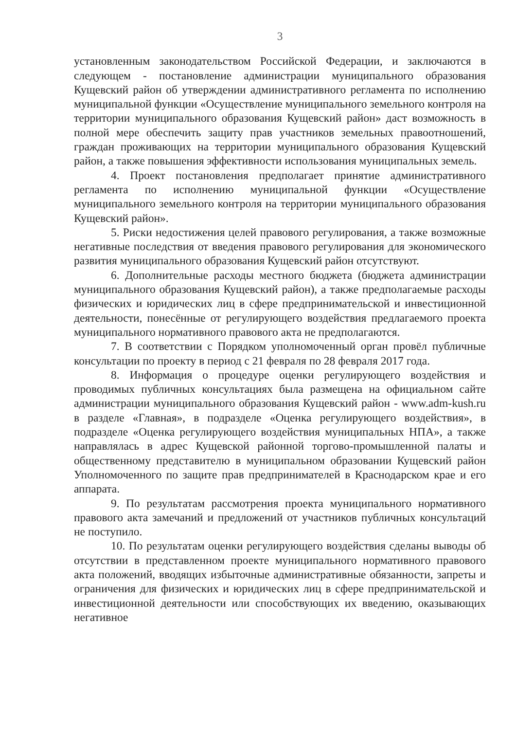3
установленным законодательством Российской Федерации, и заключаются в следующем - постановление администрации муниципального образования Кущевский район об утверждении административного регламента по исполнению муниципальной функции «Осуществление муниципального земельного контроля на территории муниципального образования Кущевский район» даст возможность в полной мере обеспечить защиту прав участников земельных правоотношений, граждан проживающих на территории муниципального образования Кущевский район, а также повышения эффективности использования муниципальных земель.
4. Проект постановления предполагает принятие административного регламента по исполнению муниципальной функции «Осуществление муниципального земельного контроля на территории муниципального образования Кущевский район».
5. Риски недостижения целей правового регулирования, а также возможные негативные последствия от введения правового регулирования для экономического развития муниципального образования Кущевский район отсутствуют.
6. Дополнительные расходы местного бюджета (бюджета администрации муниципального образования Кущевский район), а также предполагаемые расходы физических и юридических лиц в сфере предпринимательской и инвестиционной деятельности, понесённые от регулирующего воздействия предлагаемого проекта муниципального нормативного правового акта не предполагаются.
7. В соответствии с Порядком уполномоченный орган провёл публичные консультации по проекту в период с 21 февраля по 28 февраля 2017 года.
8. Информация о процедуре оценки регулирующего воздействия и проводимых публичных консультациях была размещена на официальном сайте администрации муниципального образования Кущевский район - www.adm-kush.ru в разделе «Главная», в подразделе «Оценка регулирующего воздействия», в подразделе «Оценка регулирующего воздействия муниципальных НПА», а также направлялась в адрес Кущевской районной торгово-промышленной палаты и общественному представителю в муниципальном образовании Кущевский район Уполномоченного по защите прав предпринимателей в Краснодарском крае и его аппарата.
9. По результатам рассмотрения проекта муниципального нормативного правового акта замечаний и предложений от участников публичных консультаций не поступило.
10. По результатам оценки регулирующего воздействия сделаны выводы об отсутствии в представленном проекте муниципального нормативного правового акта положений, вводящих избыточные административные обязанности, запреты и ограничения для физических и юридических лиц в сфере предпринимательской и инвестиционной деятельности или способствующих их введению, оказывающих негативное